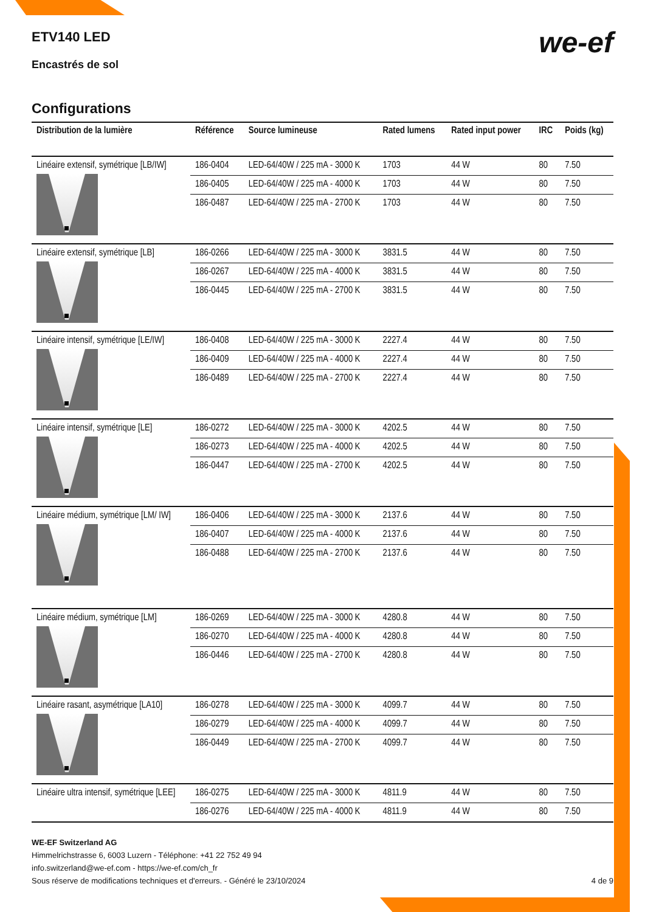ETV140 LED
Encastrés de sol
we-ef
Configurations
| Distribution de la lumière | Référence | Source lumineuse | Rated lumens | Rated input power | IRC | Poids (kg) |
| --- | --- | --- | --- | --- | --- | --- |
| Linéaire extensif, symétrique [LB/IW] | 186-0404 | LED-64/40W / 225 mA - 3000 K | 1703 | 44 W | 80 | 7.50 |
| | 186-0405 | LED-64/40W / 225 mA - 4000 K | 1703 | 44 W | 80 | 7.50 |
| | 186-0487 | LED-64/40W / 225 mA - 2700 K | 1703 | 44 W | 80 | 7.50 |
| Linéaire extensif, symétrique [LB] | 186-0266 | LED-64/40W / 225 mA - 3000 K | 3831.5 | 44 W | 80 | 7.50 |
| | 186-0267 | LED-64/40W / 225 mA - 4000 K | 3831.5 | 44 W | 80 | 7.50 |
| | 186-0445 | LED-64/40W / 225 mA - 2700 K | 3831.5 | 44 W | 80 | 7.50 |
| Linéaire intensif, symétrique [LE/IW] | 186-0408 | LED-64/40W / 225 mA - 3000 K | 2227.4 | 44 W | 80 | 7.50 |
| | 186-0409 | LED-64/40W / 225 mA - 4000 K | 2227.4 | 44 W | 80 | 7.50 |
| | 186-0489 | LED-64/40W / 225 mA - 2700 K | 2227.4 | 44 W | 80 | 7.50 |
| Linéaire intensif, symétrique [LE] | 186-0272 | LED-64/40W / 225 mA - 3000 K | 4202.5 | 44 W | 80 | 7.50 |
| | 186-0273 | LED-64/40W / 225 mA - 4000 K | 4202.5 | 44 W | 80 | 7.50 |
| | 186-0447 | LED-64/40W / 225 mA - 2700 K | 4202.5 | 44 W | 80 | 7.50 |
| Linéaire médium, symétrique [LM/ IW] | 186-0406 | LED-64/40W / 225 mA - 3000 K | 2137.6 | 44 W | 80 | 7.50 |
| | 186-0407 | LED-64/40W / 225 mA - 4000 K | 2137.6 | 44 W | 80 | 7.50 |
| | 186-0488 | LED-64/40W / 225 mA - 2700 K | 2137.6 | 44 W | 80 | 7.50 |
| Linéaire médium, symétrique [LM] | 186-0269 | LED-64/40W / 225 mA - 3000 K | 4280.8 | 44 W | 80 | 7.50 |
| | 186-0270 | LED-64/40W / 225 mA - 4000 K | 4280.8 | 44 W | 80 | 7.50 |
| | 186-0446 | LED-64/40W / 225 mA - 2700 K | 4280.8 | 44 W | 80 | 7.50 |
| Linéaire rasant, asymétrique [LA10] | 186-0278 | LED-64/40W / 225 mA - 3000 K | 4099.7 | 44 W | 80 | 7.50 |
| | 186-0279 | LED-64/40W / 225 mA - 4000 K | 4099.7 | 44 W | 80 | 7.50 |
| | 186-0449 | LED-64/40W / 225 mA - 2700 K | 4099.7 | 44 W | 80 | 7.50 |
| Linéaire ultra intensif, symétrique [LEE] | 186-0275 | LED-64/40W / 225 mA - 3000 K | 4811.9 | 44 W | 80 | 7.50 |
| | 186-0276 | LED-64/40W / 225 mA - 4000 K | 4811.9 | 44 W | 80 | 7.50 |
WE-EF Switzerland AG
Himmelrichstrasse 6, 6003 Luzern - Téléphone: +41 22 752 49 94
info.switzerland@we-ef.com - https://we-ef.com/ch_fr
Sous réserve de modifications techniques et d'erreurs. - Généré le 23/10/2024 4 de 9